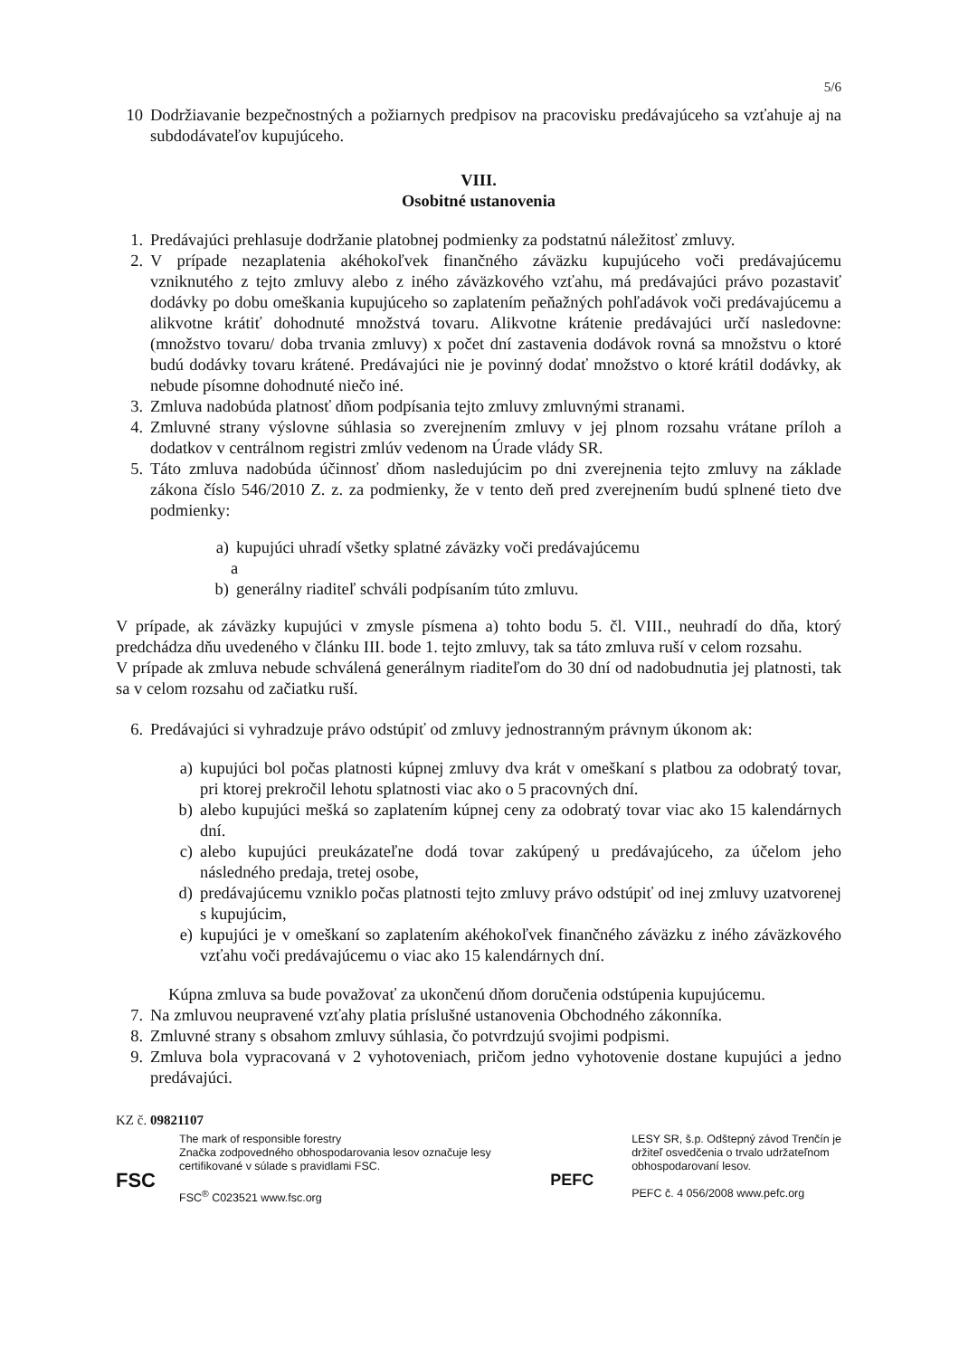5/6
10 Dodržiavanie bezpečnostných a požiarnych predpisov na pracovisku predávajúceho sa vzťahuje aj na subdodávateľov kupujúceho.
VIII.
Osobitné ustanovenia
1. Predávajúci prehlasuje dodržanie platobnej podmienky za podstatnú náležitosť zmluvy.
2. V prípade nezaplatenia akéhokoľvek finančného záväzku kupujúceho voči predávajúcemu vzniknutého z tejto zmluvy alebo z iného záväzkového vzťahu, má predávajúci právo pozastaviť dodávky po dobu omeškania kupujúceho so zaplatením peňažných pohľadávok voči predávajúcemu a alikvotne krátiť dohodnuté množstvá tovaru. Alikvotne krátenie predávajúci určí nasledovne: (množstvo tovaru/ doba trvania zmluvy) x počet dní zastavenia dodávok rovná sa množstvu o ktoré budú dodávky tovaru krátené. Predávajúci nie je povinný dodať množstvo o ktoré krátil dodávky, ak nebude písomne dohodnuté niečo iné.
3. Zmluva nadobúda platnosť dňom podpísania tejto zmluvy zmluvnými stranami.
4. Zmluvné strany výslovne súhlasia so zverejnením zmluvy v jej plnom rozsahu vrátane príloh a dodatkov v centrálnom registri zmlúv vedenom na Úrade vlády SR.
5. Táto zmluva nadobúda účinnosť dňom nasledujúcim po dni zverejnenia tejto zmluvy na základe zákona číslo 546/2010 Z. z. za podmienky, že v tento deň pred zverejnením budú splnené tieto dve podmienky:
a) kupujúci uhradí všetky splatné záväzky voči predávajúcemu
a
b) generálny riaditeľ schváli podpísaním túto zmluvu.
V prípade, ak záväzky kupujúci v zmysle písmena a) tohto bodu 5. čl. VIII., neuhradí do dňa, ktorý predchádza dňu uvedeného v článku III. bode 1. tejto zmluvy, tak sa táto zmluva ruší v celom rozsahu.
V prípade ak zmluva nebude schválená generálnym riaditeľom do 30 dní od nadobudnutia jej platnosti, tak sa v celom rozsahu od začiatku ruší.
6. Predávajúci si vyhradzuje právo odstúpiť od zmluvy jednostranným právnym úkonom ak:
a) kupujúci bol počas platnosti kúpnej zmluvy dva krát v omeškaní s platbou za odobratý tovar, pri ktorej prekročil lehotu splatnosti viac ako o 5 pracovných dní.
b) alebo kupujúci mešká so zaplatením kúpnej ceny za odobratý tovar viac ako 15 kalendárnych dní.
c) alebo kupujúci preukázateľne dodá tovar zakúpený u predávajúceho, za účelom jeho následného predaja, tretej osobe,
d) predávajúcemu vzniklo počas platnosti tejto zmluvy právo odstúpiť od inej zmluvy uzatvorenej s kupujúcim,
e) kupujúci je v omeškaní so zaplatením akéhokoľvek finančného záväzku z iného záväzkového vzťahu voči predávajúcemu o viac ako 15 kalendárnych dní.
Kúpna zmluva sa bude považovať za ukončenú dňom doručenia odstúpenia kupujúcemu.
7. Na zmluvou neupravené vzťahy platia príslušné ustanovenia Obchodného zákonníka.
8. Zmluvné strany s obsahom zmluvy súhlasia, čo potvrdzujú svojimi podpismi.
9. Zmluva bola vypracovaná v 2 vyhotoveniach, pričom jedno vyhotovenie dostane kupujúci a jedno predávajúci.
KZ č. 09821107
FSC
The mark of responsible forestry
Značka zodpovedného obhospodarovania lesov označuje lesy
certifikované v súlade s pravidlami FSC.
FSC<sup>®</sup> C023521 www.fsc.org
PEFC
LESY SR, š.p. Odštepný závod Trenčín je
držiteľ osvedčenia o trvalo udržateľnom
obhospodarovaní lesov.
PEFC č. 4 056/2008 www.pefc.org